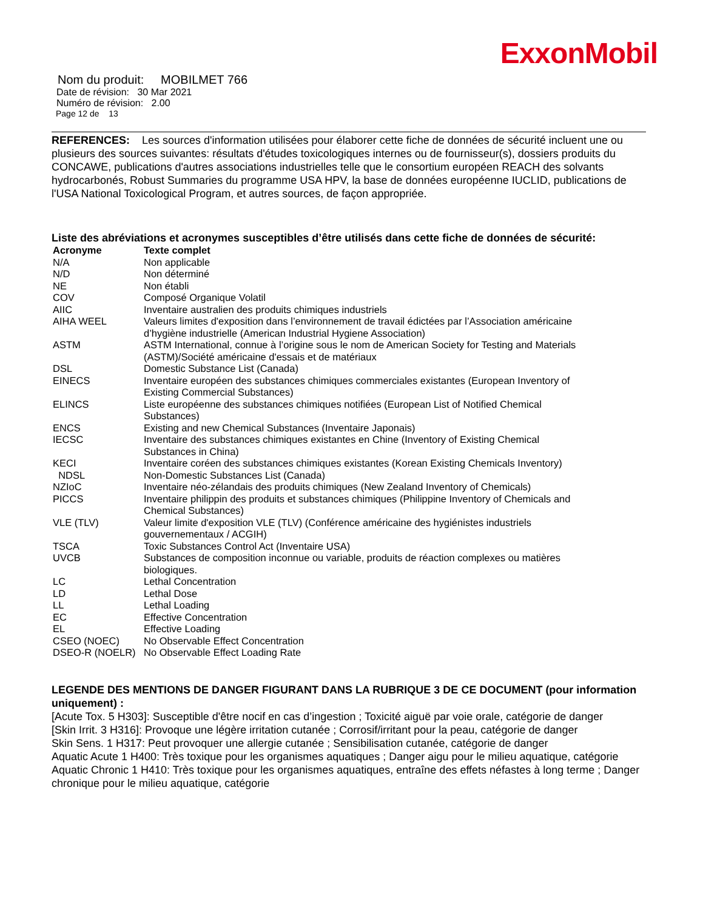ExxonMobil
Nom du produit: MOBILMET 766
Date de révision: 30 Mar 2021
Numéro de révision: 2.00
Page 12 de 13
REFERENCES: Les sources d'information utilisées pour élaborer cette fiche de données de sécurité incluent une ou plusieurs des sources suivantes: résultats d'études toxicologiques internes ou de fournisseur(s), dossiers produits du CONCAWE, publications d'autres associations industrielles telle que le consortium européen REACH des solvants hydrocarbonés, Robust Summaries du programme USA HPV, la base de données européenne IUCLID, publications de l'USA National Toxicological Program, et autres sources, de façon appropriée.
Liste des abréviations et acronymes susceptibles d’être utilisés dans cette fiche de données de sécurité:
| Acronyme | Texte complet |
| --- | --- |
| N/A | Non applicable |
| N/D | Non déterminé |
| NE | Non établi |
| COV | Composé Organique Volatil |
| AIIC | Inventaire australien des produits chimiques industriels |
| AIHA WEEL | Valeurs limites d'exposition dans l’environnement de travail édictées par l’Association américaine d’hygiène industrielle (American Industrial Hygiene Association) |
| ASTM | ASTM International, connue à l’origine sous le nom de American Society for Testing and Materials (ASTM)/Société américaine d'essais et de matériaux |
| DSL | Domestic Substance List (Canada) |
| EINECS | Inventaire européen des substances chimiques commerciales existantes (European Inventory of Existing Commercial Substances) |
| ELINCS | Liste européenne des substances chimiques notifiées (European List of Notified Chemical Substances) |
| ENCS | Existing and new Chemical Substances (Inventaire Japonais) |
| IECSC | Inventaire des substances chimiques existantes en Chine (Inventory of Existing Chemical Substances in China) |
| KECI | Inventaire coréen des substances chimiques existantes (Korean Existing Chemicals Inventory) |
| NDSL | Non-Domestic Substances List (Canada) |
| NZIoC | Inventaire néo-zélandais des produits chimiques (New Zealand Inventory of Chemicals) |
| PICCS | Inventaire philippin des produits et substances chimiques (Philippine Inventory of Chemicals and Chemical Substances) |
| VLE (TLV) | Valeur limite d'exposition VLE (TLV) (Conférence américaine des hygiénistes industriels gouvernementaux / ACGIH) |
| TSCA | Toxic Substances Control Act (Inventaire USA) |
| UVCB | Substances de composition inconnue ou variable, produits de réaction complexes ou matières biologiques. |
| LC | Lethal Concentration |
| LD | Lethal Dose |
| LL | Lethal Loading |
| EC | Effective Concentration |
| EL | Effective Loading |
| CSEO (NOEC) | No Observable Effect Concentration |
| DSEO-R (NOELR) | No Observable Effect Loading Rate |
LEGENDE DES MENTIONS DE DANGER FIGURANT DANS LA RUBRIQUE 3 DE CE DOCUMENT (pour information uniquement) :
[Acute Tox. 5 H303]: Susceptible d'être nocif en cas d’ingestion ; Toxicité aiguë par voie orale, catégorie de danger
[Skin Irrit. 3 H316]: Provoque une légère irritation cutanée ; Corrosif/irritant pour la peau, catégorie de danger
Skin Sens. 1 H317: Peut provoquer une allergie cutanée ; Sensibilisation cutanée, catégorie de danger
Aquatic Acute 1 H400: Très toxique pour les organismes aquatiques ; Danger aigu pour le milieu aquatique, catégorie
Aquatic Chronic 1 H410: Très toxique pour les organismes aquatiques, entraîne des effets néfastes à long terme ; Danger chronique pour le milieu aquatique, catégorie